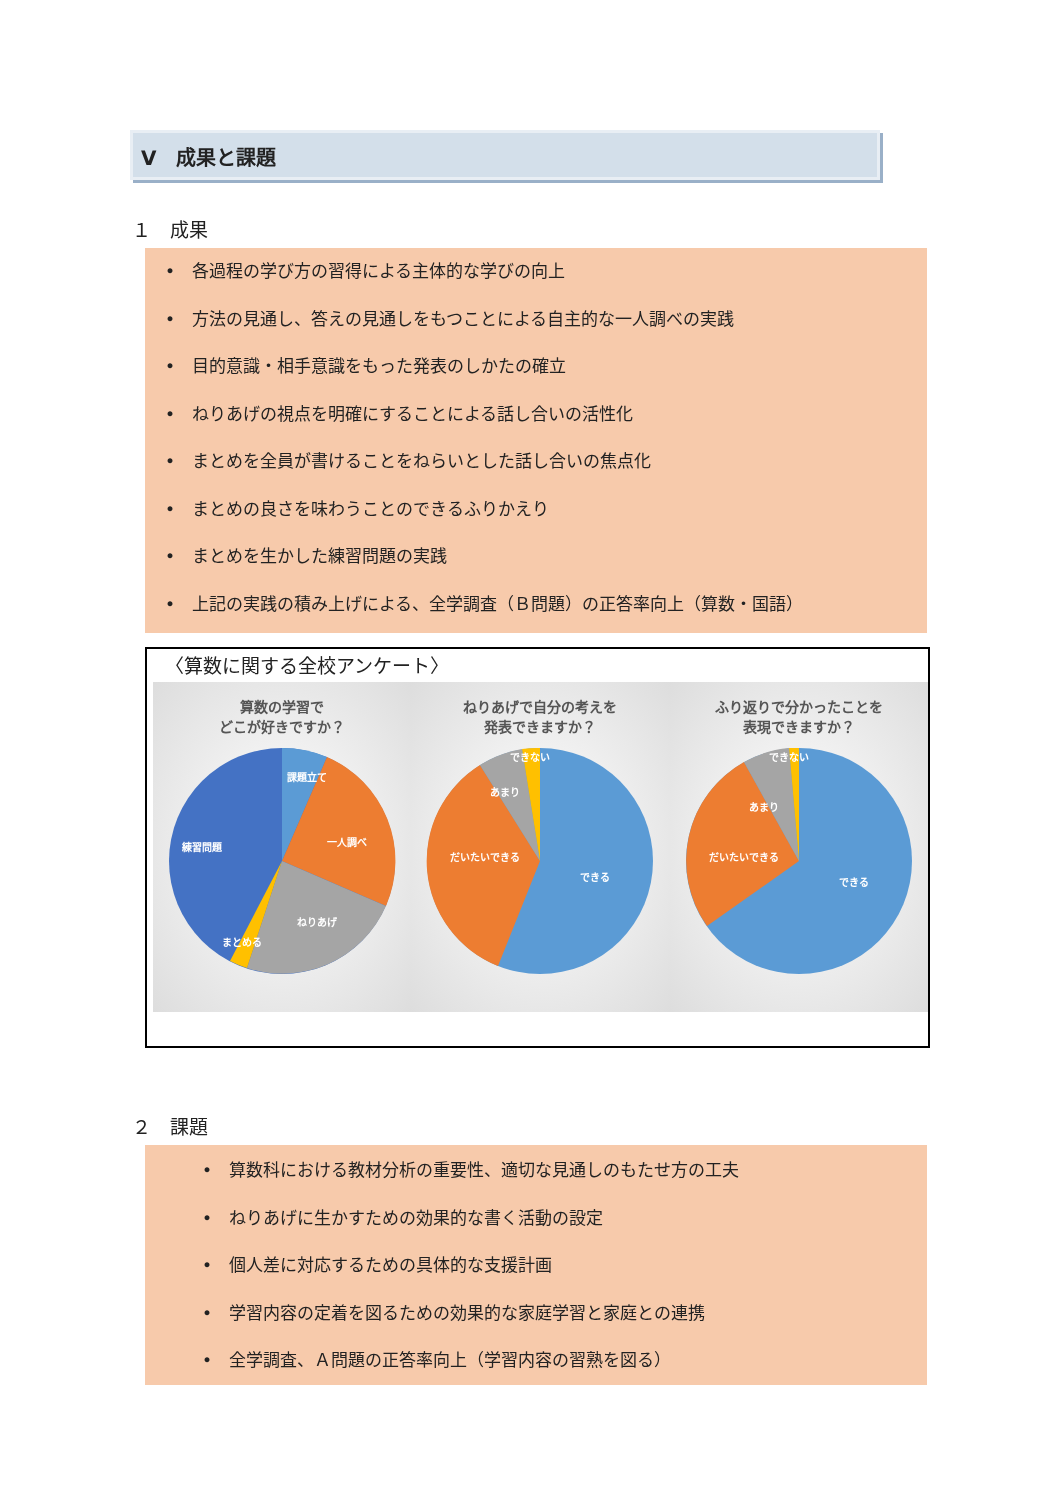Ⅴ　成果と課題
１　成果
•　各過程の学び方の習得による主体的な学びの向上
•　方法の見通し、答えの見通しをもつことによる自主的な一人調べの実践
•　目的意識・相手意識をもった発表のしかたの確立
•　ねりあげの視点を明確にすることによる話し合いの活性化
•　まとめを全員が書けることをねらいとした話し合いの焦点化
•　まとめの良さを味わうことのできるふりかえり
•　まとめを生かした練習問題の実践
•　上記の実践の積み上げによる、全学調査（Ｂ問題）の正答率向上（算数・国語）
〈算数に関する全校アンケート〉
算数の学習で
どこが好きですか？
課題立て
一人調べ
練習問題
ねりあげ
まとめる
ねりあげで自分の考えを
発表できますか？
できない
あまり
だいたいできる
できる
ふり返りで分かったことを
表現できますか？
できない
あまり
だいたいできる
できる
２　課題
•　算数科における教材分析の重要性、適切な見通しのもたせ方の工夫
•　ねりあげに生かすための効果的な書く活動の設定
•　個人差に対応するための具体的な支援計画
•　学習内容の定着を図るための効果的な家庭学習と家庭との連携
•　全学調査、Ａ問題の正答率向上（学習内容の習熟を図る）